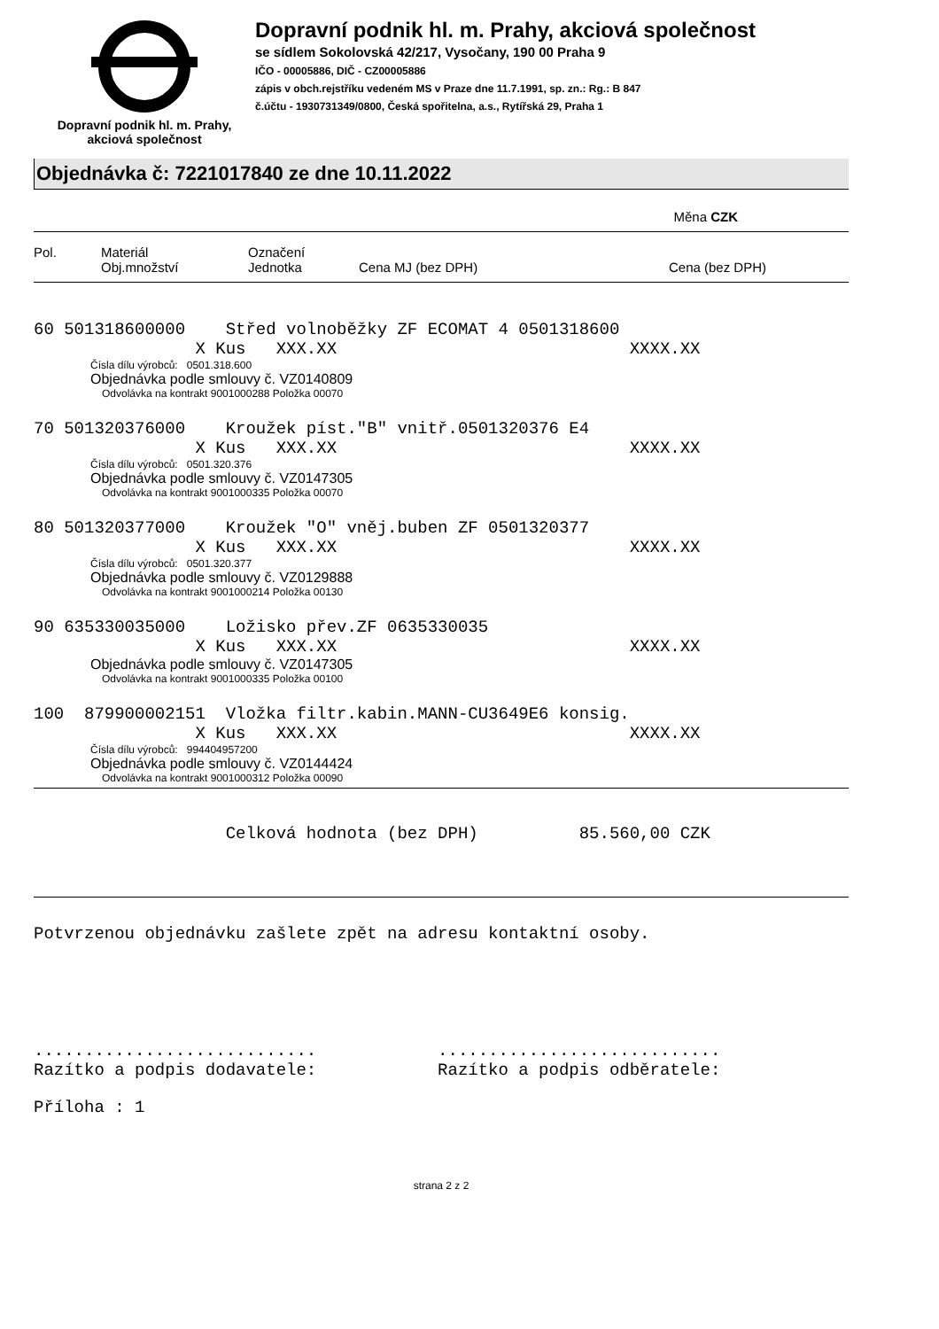Dopravní podnik hl. m. Prahy,
akciová společnost
Dopravní podnik hl. m. Prahy, akciová společnost
se sídlem Sokolovská 42/217, Vysočany, 190 00 Praha 9
IČO - 00005886, DIČ - CZ00005886
zápis v obch.rejstříku vedeném MS v Praze dne 11.7.1991, sp. zn.: Rg.: B 847
č.účtu - 1930731349/0800, Česká spořitelna, a.s., Rytířská 29, Praha 1
Objednávka č: 7221017840 ze dne 10.11.2022
Měna CZK
Pol.
Materiál
Obj.množství
Označení
Jednotka
Cena MJ (bez DPH)
Cena (bez DPH)
60 501318600000 Střed volnoběžky ZF ECOMAT 4 0501318600
X Kus XXX.XX XXXX.XX
Čísla dílu výrobců: 0501.318.600
Objednávka podle smlouvy č. VZ0140809
Odvolávka na kontrakt 9001000288 Položka 00070
70 501320376000 Kroužek píst."B" vnitř.0501320376 E4
X Kus XXX.XX XXXX.XX
Čísla dílu výrobců: 0501.320.376
Objednávka podle smlouvy č. VZ0147305
Odvolávka na kontrakt 9001000335 Položka 00070
80 501320377000 Kroužek "O" vněj.buben ZF 0501320377
X Kus XXX.XX XXXX.XX
Čísla dílu výrobců: 0501.320.377
Objednávka podle smlouvy č. VZ0129888
Odvolávka na kontrakt 9001000214 Položka 00130
90 635330035000 Ložisko přev.ZF 0635330035
X Kus XXX.XX XXXX.XX
Objednávka podle smlouvy č. VZ0147305
Odvolávka na kontrakt 9001000335 Položka 00100
100 879900002151 Vložka filtr.kabin.MANN-CU3649E6 konsig.
X Kus XXX.XX XXXX.XX
Čísla dílu výrobců: 994404957200
Objednávka podle smlouvy č. VZ0144424
Odvolávka na kontrakt 9001000312 Položka 00090
Celková hodnota (bez DPH) 85.560,00 CZK
Potvrzenou objednávku zašlete zpět na adresu kontaktní osoby.
............................ ............................ Razítko a podpis dodavatele: Razítko a podpis odběratele:
Příloha : 1
strana 2 z 2